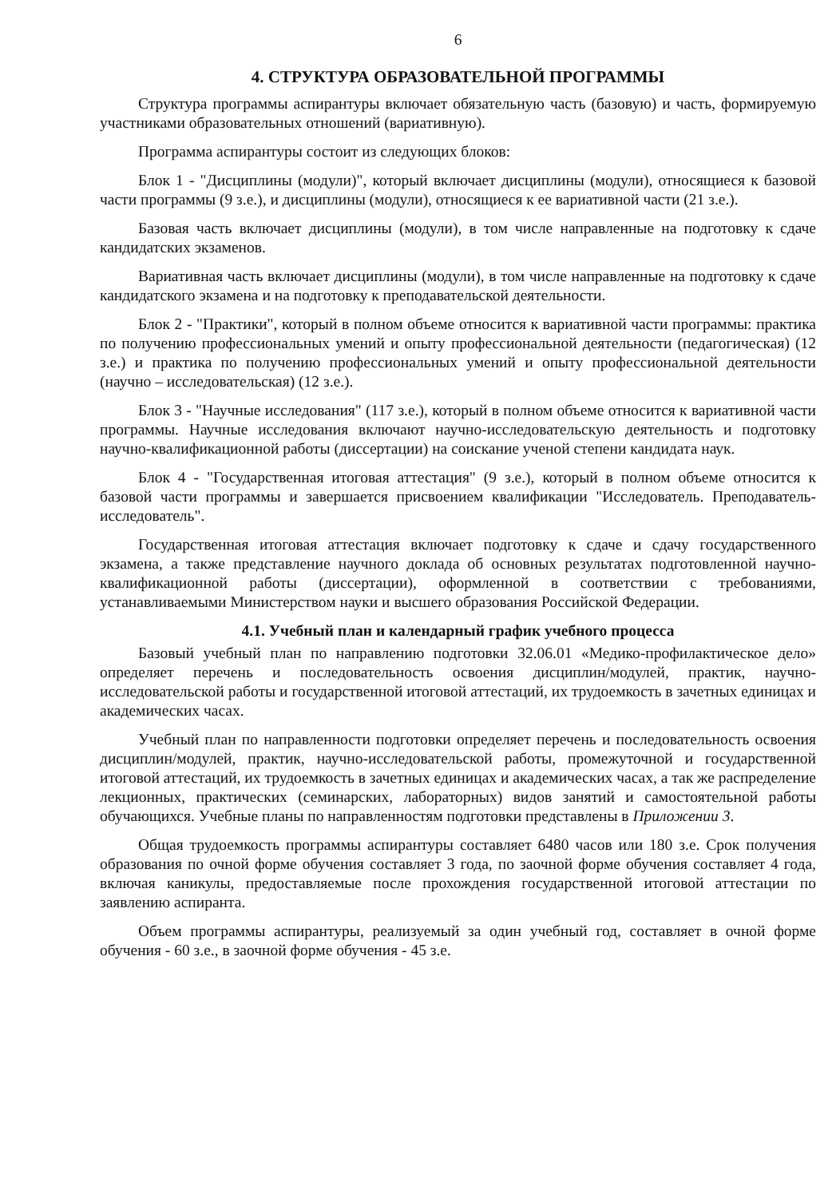6
4. СТРУКТУРА ОБРАЗОВАТЕЛЬНОЙ ПРОГРАММЫ
Структура программы аспирантуры включает обязательную часть (базовую) и часть, формируемую участниками образовательных отношений (вариативную).
Программа аспирантуры состоит из следующих блоков:
Блок 1 - "Дисциплины (модули)", который включает дисциплины (модули), относящиеся к базовой части программы (9 з.е.), и дисциплины (модули), относящиеся к ее вариативной части (21 з.е.).
Базовая часть включает дисциплины (модули), в том числе направленные на подготовку к сдаче кандидатских экзаменов.
Вариативная часть включает дисциплины (модули), в том числе направленные на подготовку к сдаче кандидатского экзамена и на подготовку к преподавательской деятельности.
Блок 2 - "Практики", который в полном объеме относится к вариативной части программы: практика по получению профессиональных умений и опыту профессиональной деятельности (педагогическая) (12 з.е.) и практика по получению профессиональных умений и опыту профессиональной деятельности (научно – исследовательская) (12 з.е.).
Блок 3 - "Научные исследования" (117 з.е.), который в полном объеме относится к вариативной части программы. Научные исследования включают научно-исследовательскую деятельность и подготовку научно-квалификационной работы (диссертации) на соискание ученой степени кандидата наук.
Блок 4 - "Государственная итоговая аттестация" (9 з.е.), который в полном объеме относится к базовой части программы и завершается присвоением квалификации "Исследователь. Преподаватель-исследователь".
Государственная итоговая аттестация включает подготовку к сдаче и сдачу государственного экзамена, а также представление научного доклада об основных результатах подготовленной научно-квалификационной работы (диссертации), оформленной в соответствии с требованиями, устанавливаемыми Министерством науки и высшего образования Российской Федерации.
4.1. Учебный план и календарный график учебного процесса
Базовый учебный план по направлению подготовки 32.06.01 «Медико-профилактическое дело» определяет перечень и последовательность освоения дисциплин/модулей, практик, научно-исследовательской работы и государственной итоговой аттестаций, их трудоемкость в зачетных единицах и академических часах.
Учебный план по направленности подготовки определяет перечень и последовательность освоения дисциплин/модулей, практик, научно-исследовательской работы, промежуточной и государственной итоговой аттестаций, их трудоемкость в зачетных единицах и академических часах, а так же распределение лекционных, практических (семинарских, лабораторных) видов занятий и самостоятельной работы обучающихся. Учебные планы по направленностям подготовки представлены в Приложении 3.
Общая трудоемкость программы аспирантуры составляет 6480 часов или 180 з.е. Срок получения образования по очной форме обучения составляет 3 года, по заочной форме обучения составляет 4 года, включая каникулы, предоставляемые после прохождения государственной итоговой аттестации по заявлению аспиранта.
Объем программы аспирантуры, реализуемый за один учебный год, составляет в очной форме обучения - 60 з.е., в заочной форме обучения - 45 з.е.